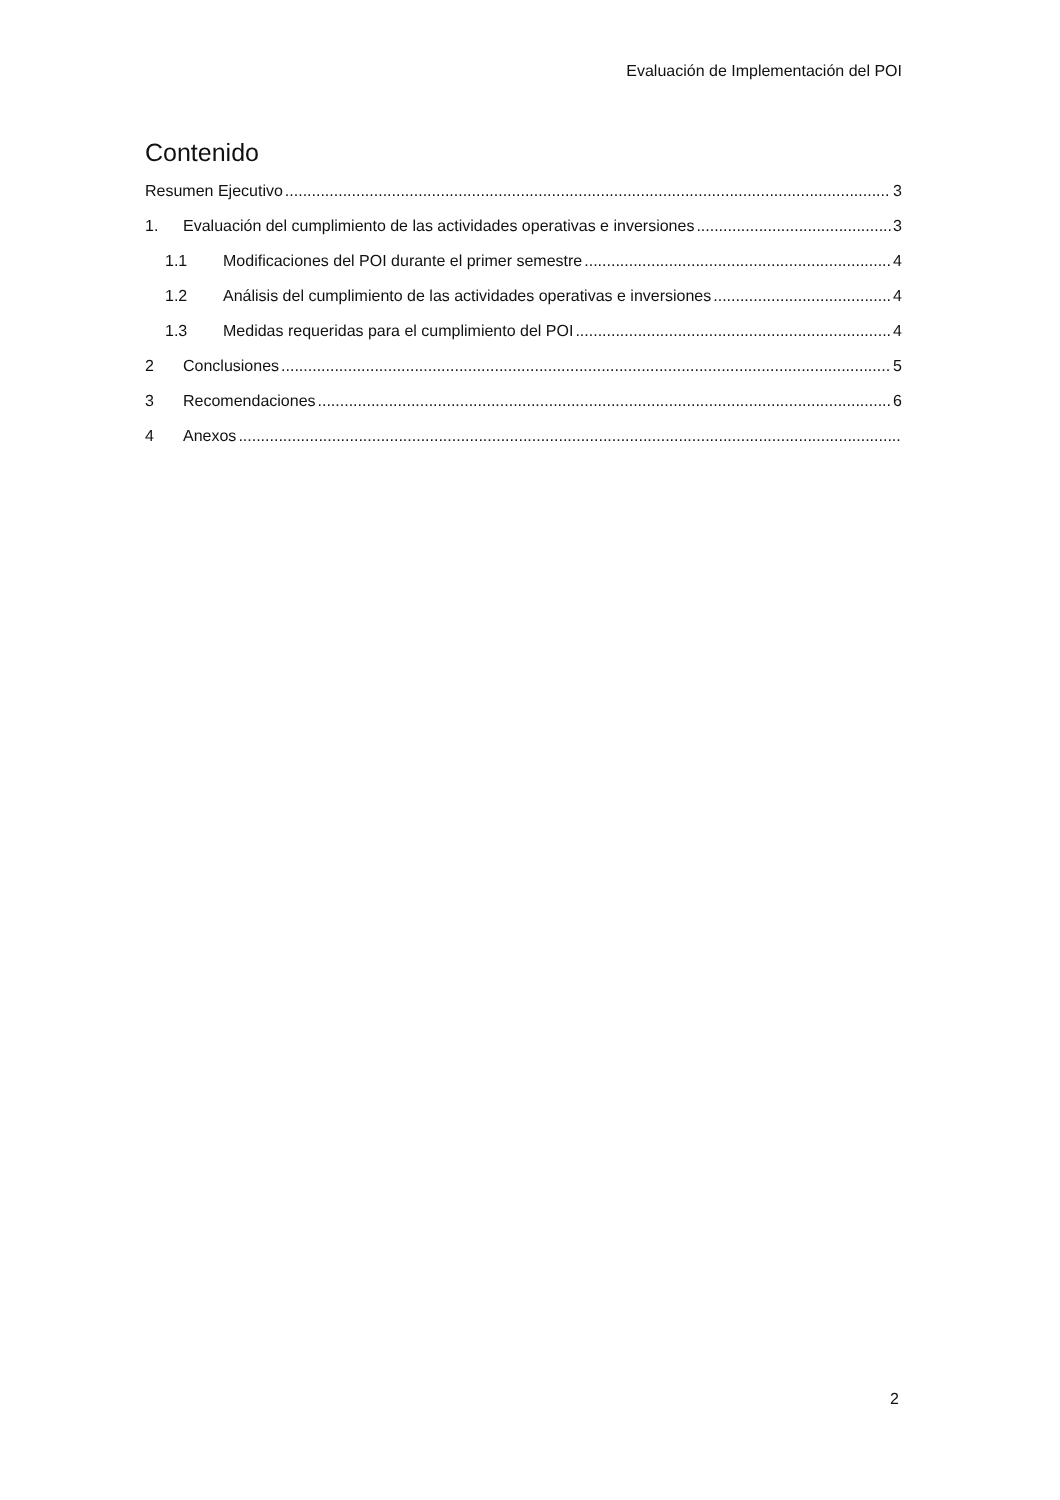Evaluación de Implementación del POI
Contenido
Resumen Ejecutivo 3
1. Evaluación del cumplimiento de las actividades operativas e inversiones 3
1.1 Modificaciones del POI durante el primer semestre 4
1.2 Análisis del cumplimiento de las actividades operativas e inversiones 4
1.3 Medidas requeridas para el cumplimiento del POI 4
2 Conclusiones 5
3 Recomendaciones 6
4 Anexos
2